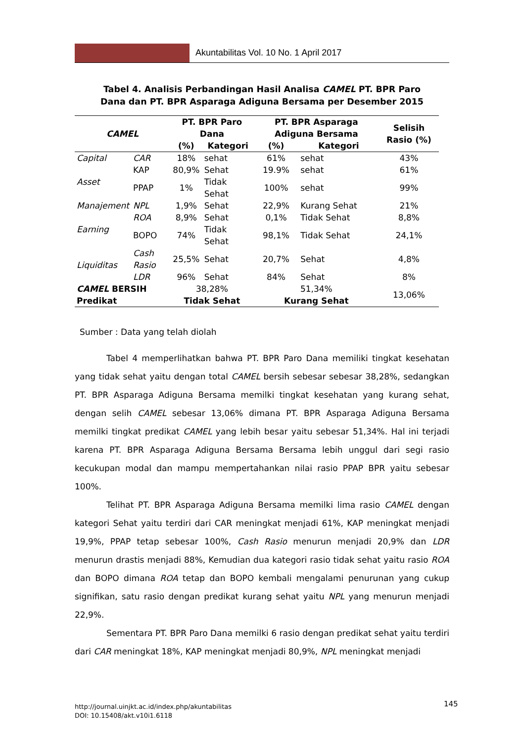Akuntabilitas Vol. 10 No. 1 April 2017
Tabel 4. Analisis Perbandingan Hasil Analisa CAMEL PT. BPR Paro
Dana dan PT. BPR Asparaga Adiguna Bersama per Desember 2015
| CAMEL | | PT. BPR Paro Dana | | PT. BPR Asparaga Adiguna Bersama | | Selisih Rasio (%) |
| --- | --- | --- | --- | --- | --- | --- |
| | | (%) | Kategori | (%) | Kategori | |
| Capital | CAR | 18% | sehat | 61% | sehat | 43% |
| Asset | KAP | 80,9% | Sehat | 19.9% | sehat | 61% |
| | PPAP | 1% | Tidak Sehat | 100% | sehat | 99% |
| Manajement | NPL | 1,9% | Sehat | 22,9% | Kurang Sehat | 21% |
| Earning | ROA | 8,9% | Sehat | 0,1% | Tidak Sehat | 8,8% |
| | BOPO | 74% | Tidak Sehat | 98,1% | Tidak Sehat | 24,1% |
| Liquiditas | Cash Rasio | 25,5% | Sehat | 20,7% | Sehat | 4,8% |
| | LDR | 96% | Sehat | 84% | Sehat | 8% |
| CAMEL BERSIH | | 38,28% | | 51,34% | | 13,06% |
| Predikat | | Tidak Sehat | | Kurang Sehat | | |
Sumber : Data yang telah diolah
Tabel 4 memperlihatkan bahwa PT. BPR Paro Dana memiliki tingkat kesehatan yang tidak sehat yaitu dengan total CAMEL bersih sebesar sebesar 38,28%, sedangkan PT. BPR Asparaga Adiguna Bersama memilki tingkat kesehatan yang kurang sehat, dengan selih CAMEL sebesar 13,06% dimana PT. BPR Asparaga Adiguna Bersama memilki tingkat predikat CAMEL yang lebih besar yaitu sebesar 51,34%. Hal ini terjadi karena PT. BPR Asparaga Adiguna Bersama Bersama lebih unggul dari segi rasio kecukupan modal dan mampu mempertahankan nilai rasio PPAP BPR yaitu sebesar 100%.
Telihat PT. BPR Asparaga Adiguna Bersama memilki lima rasio CAMEL dengan kategori Sehat yaitu terdiri dari CAR meningkat menjadi 61%, KAP meningkat menjadi 19,9%, PPAP tetap sebesar 100%, Cash Rasio menurun menjadi 20,9% dan LDR menurun drastis menjadi 88%, Kemudian dua kategori rasio tidak sehat yaitu rasio ROA dan BOPO dimana ROA tetap dan BOPO kembali mengalami penurunan yang cukup signifikan, satu rasio dengan predikat kurang sehat yaitu NPL yang menurun menjadi 22,9%.
Sementara PT. BPR Paro Dana memilki 6 rasio dengan predikat sehat yaitu terdiri dari CAR meningkat 18%, KAP meningkat menjadi 80,9%, NPL meningkat menjadi
http://journal.uinjkt.ac.id/index.php/akuntabilitas
DOI: 10.15408/akt.v10i1.6118
145